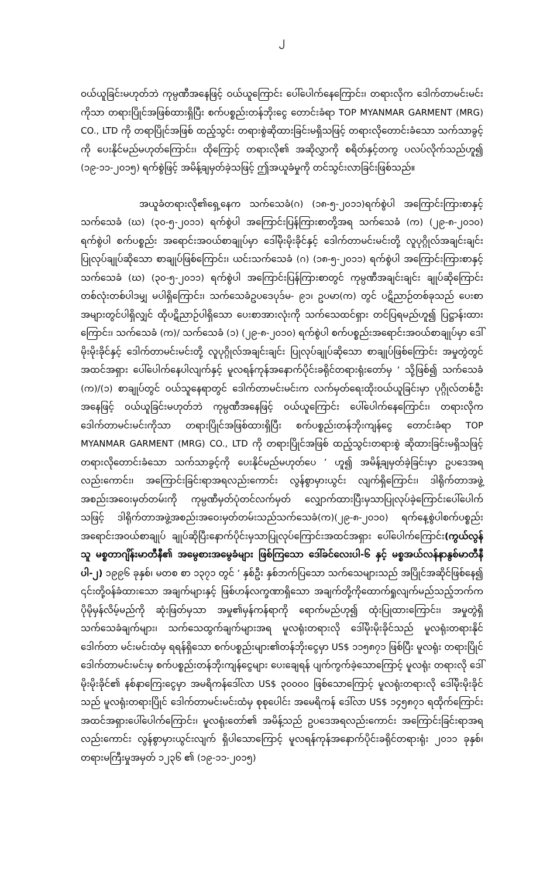၂
ဝယ်ယူခြင်းမဟုတ်ဘဲ ကုမ္ပဏီအနေဖြင့် ဝယ်ယူကြောင်း ပေါ်ပေါက်နေကြောင်း၊ တရားလိုက ဒေါက်တာမင်းမင်းကိုသာ တရားပြိုင်အဖြစ်ထားရှိပြီး စက်ပစ္စည်းတန်ဘိုးငွေ တောင်းခံရာ TOP MYANMAR GARMENT (MRG) CO., LTD ကို တရာပြိုင်အဖြစ် ထည့်သွင်း တရားစွဲဆိုထားခြင်းမရှိသဖြင့် တရားလိုတောင်းခံသော သက်သာခွင့်ကို ပေးနိုင်မည်မဟုတ်ကြောင်း၊ ထိုကြောင့် တရားလို၏ အဆိုလွှာကို စရိတ်နှင့်တကွ ပလပ်လိုက်သည်ဟူ၍ (၁၉-၁၁-၂၀၁၅) ရက်စွဲဖြင့် အမိန့်ချမှတ်ခဲ့သဖြင့် ဤအယူခံမှုကို တင်သွင်းလာခြင်းဖြစ်သည်။
အယူခံတရားလို၏ရှေ့နေက သက်သေခံ(ဂ) (၁၈-၅-၂၀၁၁)ရက်စွဲပါ အကြောင်းကြားစာနှင့် သက်သေခံ (ဃ) (၃၀-၅-၂၀၁၁) ရက်စွဲပါ အကြောင်းပြန်ကြားစာတို့အရ သက်သေခံ (က) (၂၉-၈-၂၀၁၀) ရက်စွဲပါ စက်ပစ္စည်း အရောင်းအဝယ်စာချုပ်မှာ ဒေါ်မိုးမိုးခိုင်နှင့် ဒေါက်တာမင်းမင်းတို့ လူပုဂ္ဂိုလ်အချင်းချင်း ပြုလုပ်ချုပ်ဆိုသော စာချုပ်ဖြစ်ကြောင်း၊ ယင်းသက်သေခံ (ဂ) (၁၈-၅-၂၀၁၁) ရက်စွဲပါ အကြောင်းကြားစာနှင့် သက်သေခံ (ဃ) (၃၀-၅-၂၀၁၁) ရက်စွဲပါ အကြောင်းပြန်ကြားစာတွင် ကုမ္ပဏီအချင်းချင်း ချုပ်ဆိုကြောင်း တစ်လုံးတစ်ပါဒမျှ မပါရှိကြောင်း၊ သက်သေခံဥပဒေပုဒ်မ- ၉၁၊ ဥပမာ(က) တွင် ပဋိညာဉ်တစ်ခုသည် ပေးစာအများတွင်ပါရှိလျှင် ထိုပဋိညာဉ်ပါရှိသော ပေးစာအားလုံးကို သက်သေထင်ရှား တင်ပြရမည်ဟူ၍ ပြဋ္ဌာန်းထားကြောင်း၊ သက်သေခံ (က)/ သက်သေခံ (၁) (၂၉-၈-၂၀၁၀) ရက်စွဲပါ စက်ပစ္စည်းအရောင်းအဝယ်စာချုပ်မှာ ဒေါ်မိုးမိုးခိုင်နှင့် ဒေါက်တာမင်းမင်းတို့ လူပုဂ္ဂိုလ်အချင်းချင်း ပြုလုပ်ချုပ်ဆိုသော စာချုပ်ဖြစ်ကြောင်း အမှုတွဲတွင် အထင်အရှား ပေါ်ပေါက်နေပါလျက်နှင့် မူလရန်ကုန်အနောက်ပိုင်းခရိုင်တရားရုံးတော်မှ ‘ သို့ဖြစ်၍ သက်သေခံ (က)/(၁) စာချုပ်တွင် ဝယ်သူနေရာတွင် ဒေါက်တာမင်းမင်းက လက်မှတ်ရေးထိုးဝယ်ယူခြင်းမှာ ပုဂ္ဂိုလ်တစ်ဦးအနေဖြင့် ဝယ်ယူခြင်းမဟုတ်ဘဲ ကုမ္ပဏီအနေဖြင့် ဝယ်ယူကြောင်း ပေါ်ပေါက်နေကြောင်း၊ တရားလိုက ဒေါက်တာမင်းမင်းကိုသာ တရားပြိုင်အဖြစ်ထားရှိပြီး စက်ပစ္စည်းတန်ဘိုးကျန်ငွေ တောင်းခံရာ TOP MYANMAR GARMENT (MRG) CO., LTD ကို တရားပြိုင်အဖြစ် ထည့်သွင်းတရားစွဲ ဆိုထားခြင်းမရှိသဖြင့် တရားလိုတောင်းခံသော သက်သာခွင့်ကို ပေးနိုင်မည်မဟုတ်ပေ ’ ဟူ၍ အမိန့်ချမှတ်ခဲ့ခြင်းမှာ ဥပဒေအရ လည်းကောင်း၊ အကြောင်းခြင်းရာအရလည်းကောင်း လွန်စွာမှားယွင်း လျက်ရှိကြောင်း၊ ဒါရိုက်တာအဖွဲ့အစည်းအဝေးမှတ်တမ်းကို ကုမ္ပဏီမှတ်ပုံတင်လက်မှတ် လျှောက်ထားပြီးမှသာပြုလုပ်ခဲ့ကြောင်းပေါ်ပေါက်သဖြင့် ဒါရိုက်တာအဖွဲ့အစည်းအဝေးမှတ်တမ်းသည်သက်သေခံ(က)(၂၉-၈-၂၀၁၀) ရက်နေ့စွဲပါစက်ပစ္စည်းအရောင်းအဝယ်စာချုပ် ချုပ်ဆိုပြီးနောက်ပိုင်းမှသာပြုလုပ်ကြောင်းအထင်အရှား ပေါ်ပေါက်ကြောင်း(ကွယ်လွန်သူ မစ္စတာဂျိန်းမာတီနီ၏ အမွေစားအမွေခံများ ဖြစ်ကြသော ဒေါ်ခင်လေးပါ-၆ နှင့် မစ္စအယ်လန်နာနွစ်မာတီနီပါ-၂) ၁၉၉၆ ခုနှစ်၊ မတစ စာ ၁၃၇၁ တွင် ‘ နှစ်ဦး နှစ်ဘက်ပြသော သက်သေများသည် အပြိုင်အဆိုင်ဖြစ်နေ၍ ၎င်းတို့ဝန်ခံထားသော အချက်များနှင့် ဖြစ်ဟန်လက္ခဏာရှိသော အချက်တို့ကိုထောက်ရှုလျက်မည်သည့်ဘက်က ပိုမိုမှန်လိမ့်မည်ကို ဆုံးဖြတ်မှသာ အမှု၏မှန်ကန်ရာကို ရောက်မည်ဟု၍ ထုံးပြုထားကြောင်း၊ အမှုတွဲရှိ သက်သေခံချက်များ၊ သက်သေထွက်ချက်များအရ မူလရုံးတရားလို ဒေါ်မိုးမိုးခိုင်သည် မူလရုံးတရားနိုင် ဒေါက်တာ မင်းမင်းထံမှ ရရန်ရှိသော စက်ပစ္စည်းများ၏တန်ဘိုးငွေမှာ US$ ၁၁၅၈၇၁ ဖြစ်ပြီး မူလရုံး တရားပြိုင် ဒေါက်တာမင်းမင်းမှ စက်ပစ္စည်းတန်ဘိုးကျန်ငွေများ ပေးချေရန် ပျက်ကွက်ခဲ့သောကြောင့် မူလရုံး တရားလို ဒေါ်မိုးမိုးခိုင်၏ နစ်နာကြေးငွေမှာ အမရိကန်ဒေါ်လာ US$ ၃၀၀၀၀ ဖြစ်သောကြောင့် မူလရုံးတရားလို ဒေါ်မိုးမိုးခိုင်သည် မူလရုံးတရားပြိုင် ဒေါက်တာမင်းမင်းထံမှ စုစုပေါင်း အမေရိကန် ဒေါ်လာ US$ ၁၄၅၈၇၁ ရထိုက်ကြောင်း အထင်အရှားပေါ်ပေါက်ကြောင်း၊ မူလရုံးတော်၏ အမိန့်သည် ဥပဒေအရလည်းကောင်း အကြောင်းခြင်းရာအရလည်းကောင်း လွန်စွာမှားယွင်းလျက် ရှိပါသောကြောင့် မူလရန်ကုန်အနောက်ပိုင်းခရိုင်တရားရုံး ၂၀၁၁ ခုနှစ်၊ တရားမကြီးမှုအမှတ် ၁၂၃၆ ၏ (၁၉-၁၁-၂၀၁၅)